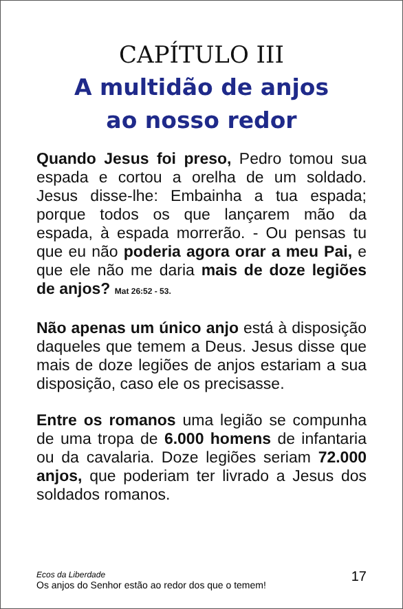CAPÍTULO III
A multidão de anjos
ao nosso redor
Quando Jesus foi preso, Pedro tomou sua espada e cortou a orelha de um soldado. Jesus disse-lhe: Embainha a tua espada; porque todos os que lançarem mão da espada, à espada morrerão. - Ou pensas tu que eu não poderia agora orar a meu Pai, e que ele não me daria mais de doze legiões de anjos? Mat 26:52 - 53.
Não apenas um único anjo está à disposição daqueles que temem a Deus. Jesus disse que mais de doze legiões de anjos estariam a sua disposição, caso ele os precisasse.
Entre os romanos uma legião se compunha de uma tropa de 6.000 homens de infantaria ou da cavalaria. Doze legiões seriam 72.000 anjos, que poderiam ter livrado a Jesus dos soldados romanos.
Ecos da Liberdade
Os anjos do Senhor estão ao redor dos que o temem!
17